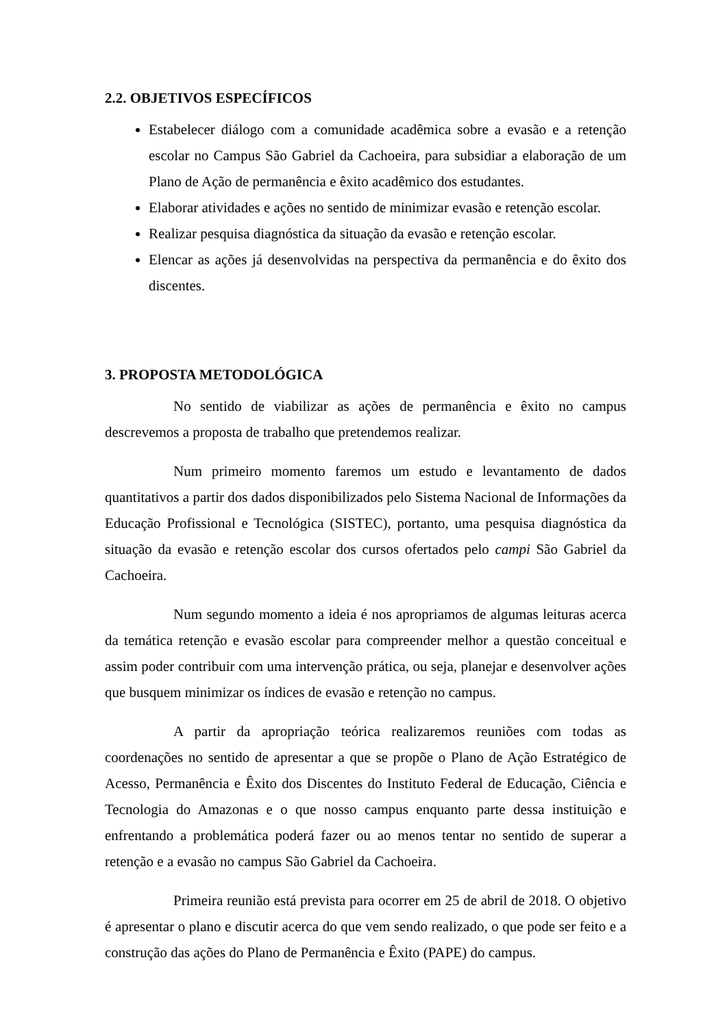2.2. OBJETIVOS ESPECÍFICOS
Estabelecer diálogo com a comunidade acadêmica sobre a evasão e a retenção escolar no Campus São Gabriel da Cachoeira, para subsidiar a elaboração de um Plano de Ação de permanência e êxito acadêmico dos estudantes.
Elaborar atividades e ações no sentido de minimizar evasão e retenção escolar.
Realizar pesquisa diagnóstica da situação da evasão e retenção escolar.
Elencar as ações já desenvolvidas na perspectiva da permanência e do êxito dos discentes.
3. PROPOSTA METODOLÓGICA
No sentido de viabilizar as ações de permanência e êxito no campus descrevemos a proposta de trabalho que pretendemos realizar.
Num primeiro momento faremos um estudo e levantamento de dados quantitativos a partir dos dados disponibilizados pelo Sistema Nacional de Informações da Educação Profissional e Tecnológica (SISTEC), portanto, uma pesquisa diagnóstica da situação da evasão e retenção escolar dos cursos ofertados pelo campi São Gabriel da Cachoeira.
Num segundo momento a ideia é nos apropriamos de algumas leituras acerca da temática retenção e evasão escolar para compreender melhor a questão conceitual e assim poder contribuir com uma intervenção prática, ou seja, planejar e desenvolver ações que busquem minimizar os índices de evasão e retenção no campus.
A partir da apropriação teórica realizaremos reuniões com todas as coordenações no sentido de apresentar a que se propõe o Plano de Ação Estratégico de Acesso, Permanência e Êxito dos Discentes do Instituto Federal de Educação, Ciência e Tecnologia do Amazonas e o que nosso campus enquanto parte dessa instituição e enfrentando a problemática poderá fazer ou ao menos tentar no sentido de superar a retenção e a evasão no campus São Gabriel da Cachoeira.
Primeira reunião está prevista para ocorrer em 25 de abril de 2018. O objetivo é apresentar o plano e discutir acerca do que vem sendo realizado, o que pode ser feito e a construção das ações do Plano de Permanência e Êxito (PAPE) do campus.